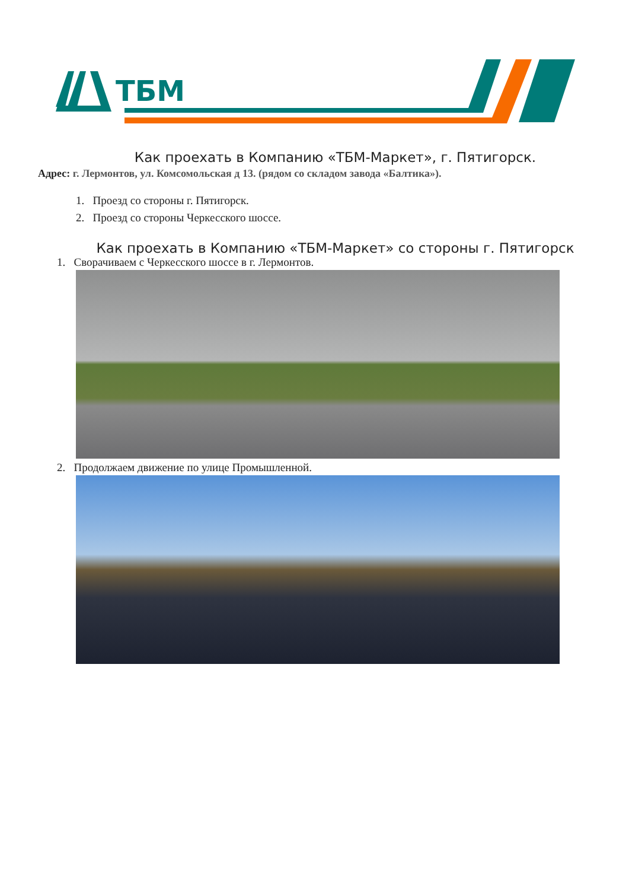ТБМ
Как проехать в Компанию «ТБМ-Маркет», г. Пятигорск.
Адрес: г. Лермонтов, ул. Комсомольская д 13. (рядом со складом завода «Балтика»).
1. Проезд со стороны г. Пятигорск.
2. Проезд со стороны Черкесского шоссе.
Как проехать в Компанию «ТБМ-Маркет» со стороны г. Пятигорск
1. Сворачиваем с Черкесского шоссе в г. Лермонтов.
2. Продолжаем движение по улице Промышленной.